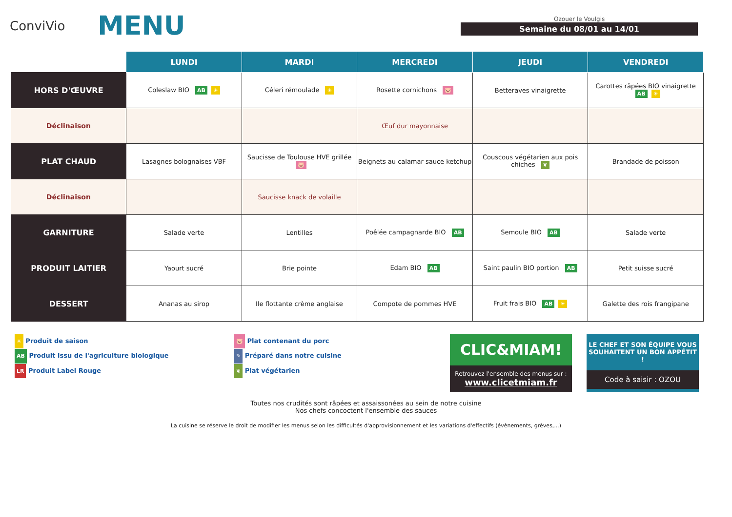ConviVio
MENU
Ozouer le Voulgis
Semaine du 08/01 au 14/01
| | LUNDI | MARDI | MERCREDI | JEUDI | VENDREDI |
| --- | --- | --- | --- | --- | --- |
| HORS D'ŒUVRE | Coleslaw BIO AB ☀ | Céleri rémoulade ☀ | Rosette cornichons 🐷 | Betteraves vinaigrette | Carottes râpées BIO vinaigrette AB ☀ |
| Déclinaison | | | Œuf dur mayonnaise | | |
| PLAT CHAUD | Lasagnes bolognaises VBF | Saucisse de Toulouse HVE grillée 🐷 | Beignets au calamar sauce ketchup | Couscous végétarien aux pois chiches ❦ | Brandade de poisson |
| Déclinaison | | Saucisse knack de volaille | | | |
| GARNITURE | Salade verte | Lentilles | Poêlée campagnarde BIO AB | Semoule BIO AB | Salade verte |
| PRODUIT LAITIER | Yaourt sucré | Brie pointe | Edam BIO AB | Saint paulin BIO portion AB | Petit suisse sucré |
| DESSERT | Ananas au sirop | Ile flottante crème anglaise | Compote de pommes HVE | Fruit frais BIO AB ☀ | Galette des rois frangipane |
☀ Produit de saison
AB Produit issu de l'agriculture biologique
LR Produit Label Rouge
🐷 Plat contenant du porc
✎ Préparé dans notre cuisine
❦ Plat végétarien
CLIC&MIAM!
Retrouvez l'ensemble des menus sur :
www.clicetmiam.fr
LE CHEF ET SON ÉQUIPE VOUS SOUHAITENT UN BON APPÉTIT !
Code à saisir : OZOU
Toutes nos crudités sont râpées et assaissonées au sein de notre cuisine
Nos chefs concoctent l'ensemble des sauces
La cuisine se réserve le droit de modifier les menus selon les difficultés d'approvisionnement et les variations d'effectifs (évènements, grèves,...)